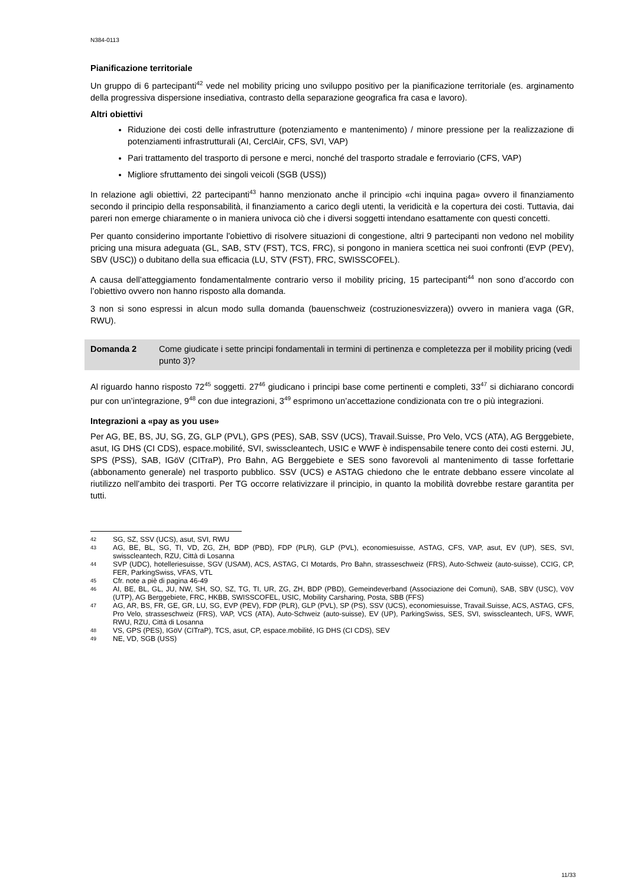N384-0113
Pianificazione territoriale
Un gruppo di 6 partecipanti<sup>42</sup> vede nel mobility pricing uno sviluppo positivo per la pianificazione territoriale (es. arginamento della progressiva dispersione insediativa, contrasto della separazione geografica fra casa e lavoro).
Altri obiettivi
Riduzione dei costi delle infrastrutture (potenziamento e mantenimento) / minore pressione per la realizzazione di potenziamenti infrastrutturali (AI, CerclAir, CFS, SVI, VAP)
Pari trattamento del trasporto di persone e merci, nonché del trasporto stradale e ferroviario (CFS, VAP)
Migliore sfruttamento dei singoli veicoli (SGB (USS))
In relazione agli obiettivi, 22 partecipanti<sup>43</sup> hanno menzionato anche il principio «chi inquina paga» ovvero il finanziamento secondo il principio della responsabilità, il finanziamento a carico degli utenti, la veridicità e la copertura dei costi. Tuttavia, dai pareri non emerge chiaramente o in maniera univoca ciò che i diversi soggetti intendano esattamente con questi concetti.
Per quanto considerino importante l’obiettivo di risolvere situazioni di congestione, altri 9 partecipanti non vedono nel mobility pricing una misura adeguata (GL, SAB, STV (FST), TCS, FRC), si pongono in maniera scettica nei suoi confronti (EVP (PEV), SBV (USC)) o dubitano della sua efficacia (LU, STV (FST), FRC, SWISSCOFEL).
A causa dell’atteggiamento fondamentalmente contrario verso il mobility pricing, 15 partecipanti<sup>44</sup> non sono d’accordo con l’obiettivo ovvero non hanno risposto alla domanda.
3 non si sono espressi in alcun modo sulla domanda (bauenschweiz (costruzionesvizzera)) ovvero in maniera vaga (GR, RWU).
Domanda 2 Come giudicate i sette principi fondamentali in termini di pertinenza e completezza per il mobility pricing (vedi punto 3)?
Al riguardo hanno risposto 72<sup>45</sup> soggetti. 27<sup>46</sup> giudicano i principi base come pertinenti e completi, 33<sup>47</sup> si dichiarano concordi pur con un’integrazione, 9<sup>48</sup> con due integrazioni, 3<sup>49</sup> esprimono un’accettazione condizionata con tre o più integrazioni.
Integrazioni a «pay as you use»
Per AG, BE, BS, JU, SG, ZG, GLP (PVL), GPS (PES), SAB, SSV (UCS), Travail.Suisse, Pro Velo, VCS (ATA), AG Berggebiete, asut, IG DHS (CI CDS), espace.mobilité, SVI, swisscleantech, USIC e WWF è indispensabile tenere conto dei costi esterni. JU, SPS (PSS), SAB, IGöV (CITraP), Pro Bahn, AG Berggebiete e SES sono favorevoli al mantenimento di tasse forfettarie (abbonamento generale) nel trasporto pubblico. SSV (UCS) e ASTAG chiedono che le entrate debbano essere vincolate al riutilizzo nell’ambito dei trasporti. Per TG occorre relativizzare il principio, in quanto la mobilità dovrebbe restare garantita per tutti.
42 SG, SZ, SSV (UCS), asut, SVI, RWU
43 AG, BE, BL, SG, TI, VD, ZG, ZH, BDP (PBD), FDP (PLR), GLP (PVL), economiesuisse, ASTAG, CFS, VAP, asut, EV (UP), SES, SVI, swisscleantech, RZU, Città di Losanna
44 SVP (UDC), hotelleriesuisse, SGV (USAM), ACS, ASTAG, CI Motards, Pro Bahn, strasseschweiz (FRS), Auto-Schweiz (auto-suisse), CCIG, CP, FER, ParkingSwiss, VFAS, VTL
45 Cfr. note a piè di pagina 46-49
46 AI, BE, BL, GL, JU, NW, SH, SO, SZ, TG, TI, UR, ZG, ZH, BDP (PBD), Gemeindeverband (Associazione dei Comuni), SAB, SBV (USC), VöV (UTP), AG Berggebiete, FRC, HKBB, SWISSCOFEL, USIC, Mobility Carsharing, Posta, SBB (FFS)
47 AG, AR, BS, FR, GE, GR, LU, SG, EVP (PEV), FDP (PLR), GLP (PVL), SP (PS), SSV (UCS), economiesuisse, Travail.Suisse, ACS, ASTAG, CFS, Pro Velo, strasseschweiz (FRS), VAP, VCS (ATA), Auto-Schweiz (auto-suisse), EV (UP), ParkingSwiss, SES, SVI, swisscleantech, UFS, WWF, RWU, RZU, Città di Losanna
48 VS, GPS (PES), IGöV (CITraP), TCS, asut, CP, espace.mobilité, IG DHS (CI CDS), SEV
49 NE, VD, SGB (USS)
11/33